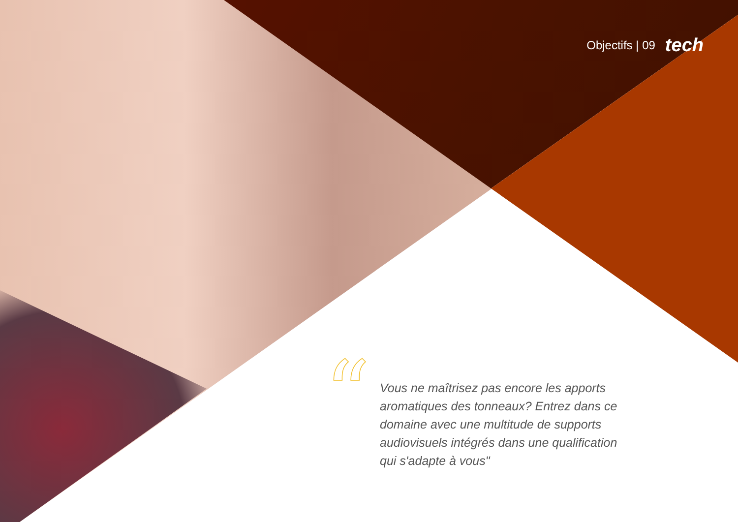Objectifs | 09 tech
“
Vous ne maîtrisez pas encore les apports aromatiques des tonneaux? Entrez dans ce domaine avec une multitude de supports audiovisuels intégrés dans une qualification qui s'adapte à vous"